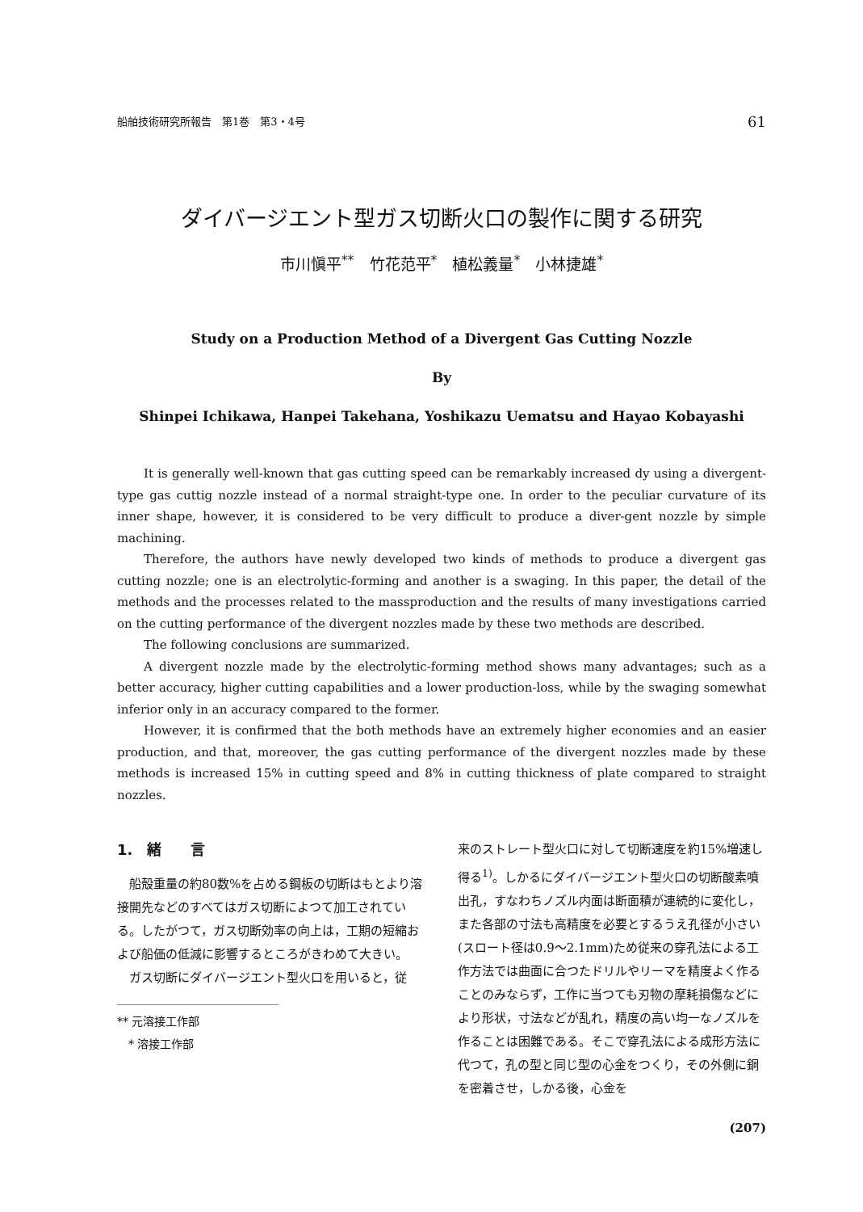船舶技術研究所報告　第1巻　第3・4号 61
ダイバージエント型ガス切断火口の製作に関する研究
市川愼平<sup>**</sup>　竹花范平<sup>*</sup>　植松義量<sup>*</sup>　小林捷雄<sup>*</sup>
Study on a Production Method of a Divergent Gas Cutting Nozzle
By
Shinpei Ichikawa, Hanpei Takehana, Yoshikazu Uematsu and Hayao Kobayashi
It is generally well-known that gas cutting speed can be remarkably increased dy using a divergent-type gas cuttig nozzle instead of a normal straight-type one. In order to the peculiar curvature of its inner shape, however, it is considered to be very difficult to produce a diver-gent nozzle by simple machining.
Therefore, the authors have newly developed two kinds of methods to produce a divergent gas cutting nozzle; one is an electrolytic-forming and another is a swaging. In this paper, the detail of the methods and the processes related to the massproduction and the results of many investigations carried on the cutting performance of the divergent nozzles made by these two methods are described.
The following conclusions are summarized.
A divergent nozzle made by the electrolytic-forming method shows many advantages; such as a better accuracy, higher cutting capabilities and a lower production-loss, while by the swaging somewhat inferior only in an accuracy compared to the former.
However, it is confirmed that the both methods have an extremely higher economies and an easier production, and that, moreover, the gas cutting performance of the divergent nozzles made by these methods is increased 15% in cutting speed and 8% in cutting thickness of plate compared to straight nozzles.
1.　緒　　言
船殻重量の約80数%を占める鋼板の切断はもとより溶接開先などのすべてはガス切断によつて加工されている。したがつて，ガス切断効率の向上は，工期の短縮および船価の低減に影響するところがきわめて大きい。
ガス切断にダイバージエント型火口を用いると，従
** 元溶接工作部
　* 溶接工作部
来のストレート型火口に対して切断速度を約15%増速し得る<sup>1)</sup>。しかるにダイバージエント型火口の切断酸素噴出孔，すなわちノズル内面は断面積が連続的に変化し，また各部の寸法も高精度を必要とするうえ孔径が小さい(スロート径は0.9〜2.1mm)ため従来の穿孔法による工作方法では曲面に合つたドリルやリーマを精度よく作ることのみならず，工作に当つても刃物の摩耗損傷などにより形状，寸法などが乱れ，精度の高い均一なノズルを作ることは困難である。そこで穿孔法による成形方法に代つて，孔の型と同じ型の心金をつくり，その外側に銅を密着させ，しかる後，心金を
(207)